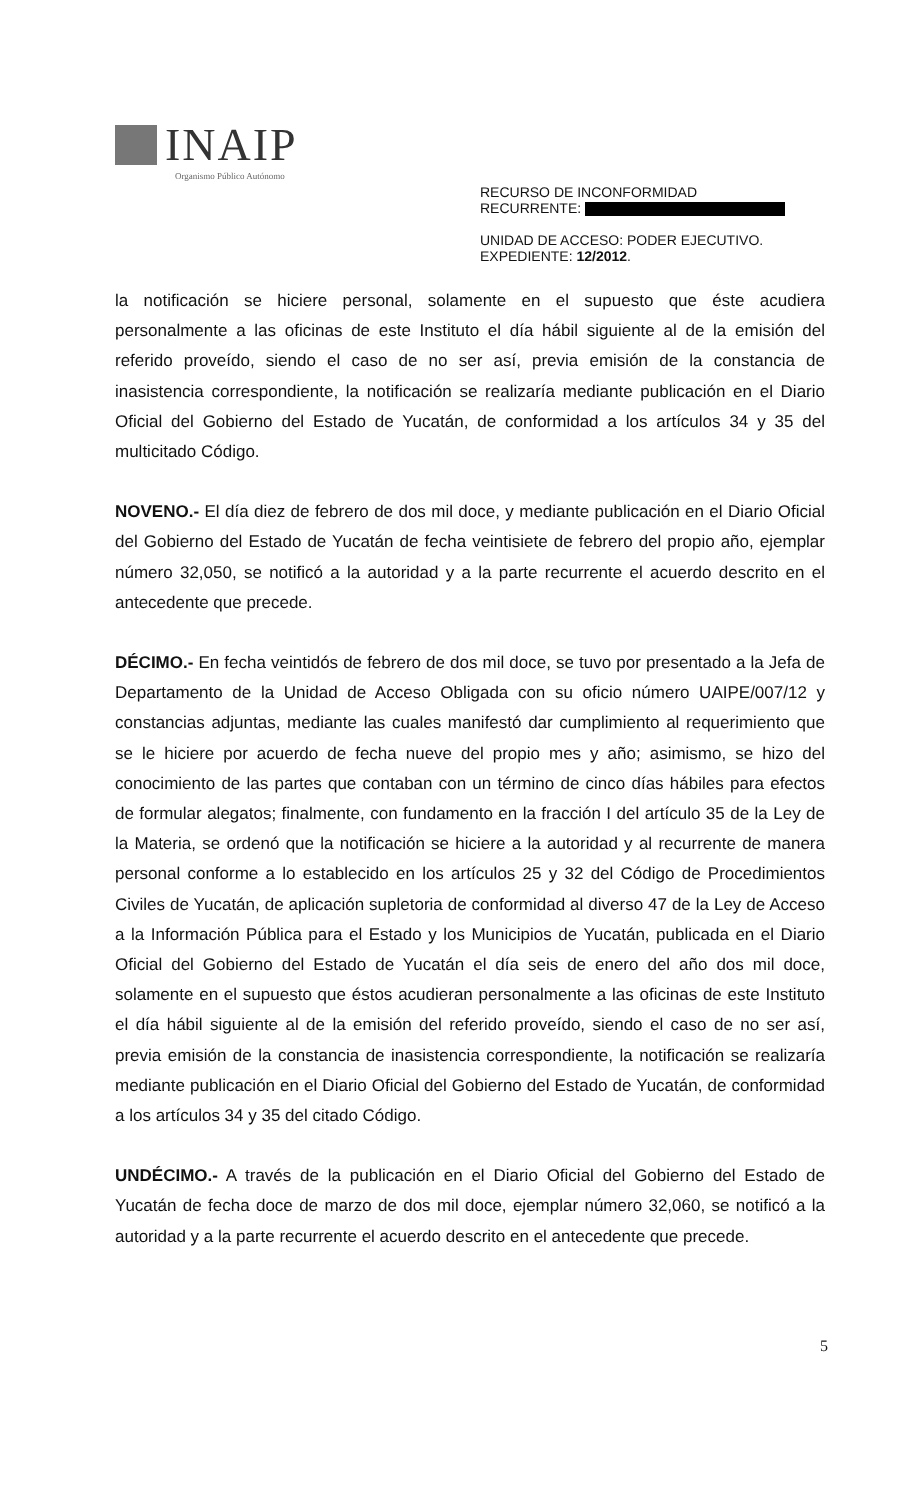INAIP
Organismo Público Autónomo
RECURSO DE INCONFORMIDAD
RECURRENTE:
UNIDAD DE ACCESO: PODER EJECUTIVO.
EXPEDIENTE: 12/2012.
la notificación se hiciere personal, solamente en el supuesto que éste acudiera personalmente a las oficinas de este Instituto el día hábil siguiente al de la emisión del referido proveído, siendo el caso de no ser así, previa emisión de la constancia de inasistencia correspondiente, la notificación se realizaría mediante publicación en el Diario Oficial del Gobierno del Estado de Yucatán, de conformidad a los artículos 34 y 35 del multicitado Código.
NOVENO.- El día diez de febrero de dos mil doce, y mediante publicación en el Diario Oficial del Gobierno del Estado de Yucatán de fecha veintisiete de febrero del propio año, ejemplar número 32,050, se notificó a la autoridad y a la parte recurrente el acuerdo descrito en el antecedente que precede.
DÉCIMO.- En fecha veintidós de febrero de dos mil doce, se tuvo por presentado a la Jefa de Departamento de la Unidad de Acceso Obligada con su oficio número UAIPE/007/12 y constancias adjuntas, mediante las cuales manifestó dar cumplimiento al requerimiento que se le hiciere por acuerdo de fecha nueve del propio mes y año; asimismo, se hizo del conocimiento de las partes que contaban con un término de cinco días hábiles para efectos de formular alegatos; finalmente, con fundamento en la fracción I del artículo 35 de la Ley de la Materia, se ordenó que la notificación se hiciere a la autoridad y al recurrente de manera personal conforme a lo establecido en los artículos 25 y 32 del Código de Procedimientos Civiles de Yucatán, de aplicación supletoria de conformidad al diverso 47 de la Ley de Acceso a la Información Pública para el Estado y los Municipios de Yucatán, publicada en el Diario Oficial del Gobierno del Estado de Yucatán el día seis de enero del año dos mil doce, solamente en el supuesto que éstos acudieran personalmente a las oficinas de este Instituto el día hábil siguiente al de la emisión del referido proveído, siendo el caso de no ser así, previa emisión de la constancia de inasistencia correspondiente, la notificación se realizaría mediante publicación en el Diario Oficial del Gobierno del Estado de Yucatán, de conformidad a los artículos 34 y 35 del citado Código.
UNDÉCIMO.- A través de la publicación en el Diario Oficial del Gobierno del Estado de Yucatán de fecha doce de marzo de dos mil doce, ejemplar número 32,060, se notificó a la autoridad y a la parte recurrente el acuerdo descrito en el antecedente que precede.
5